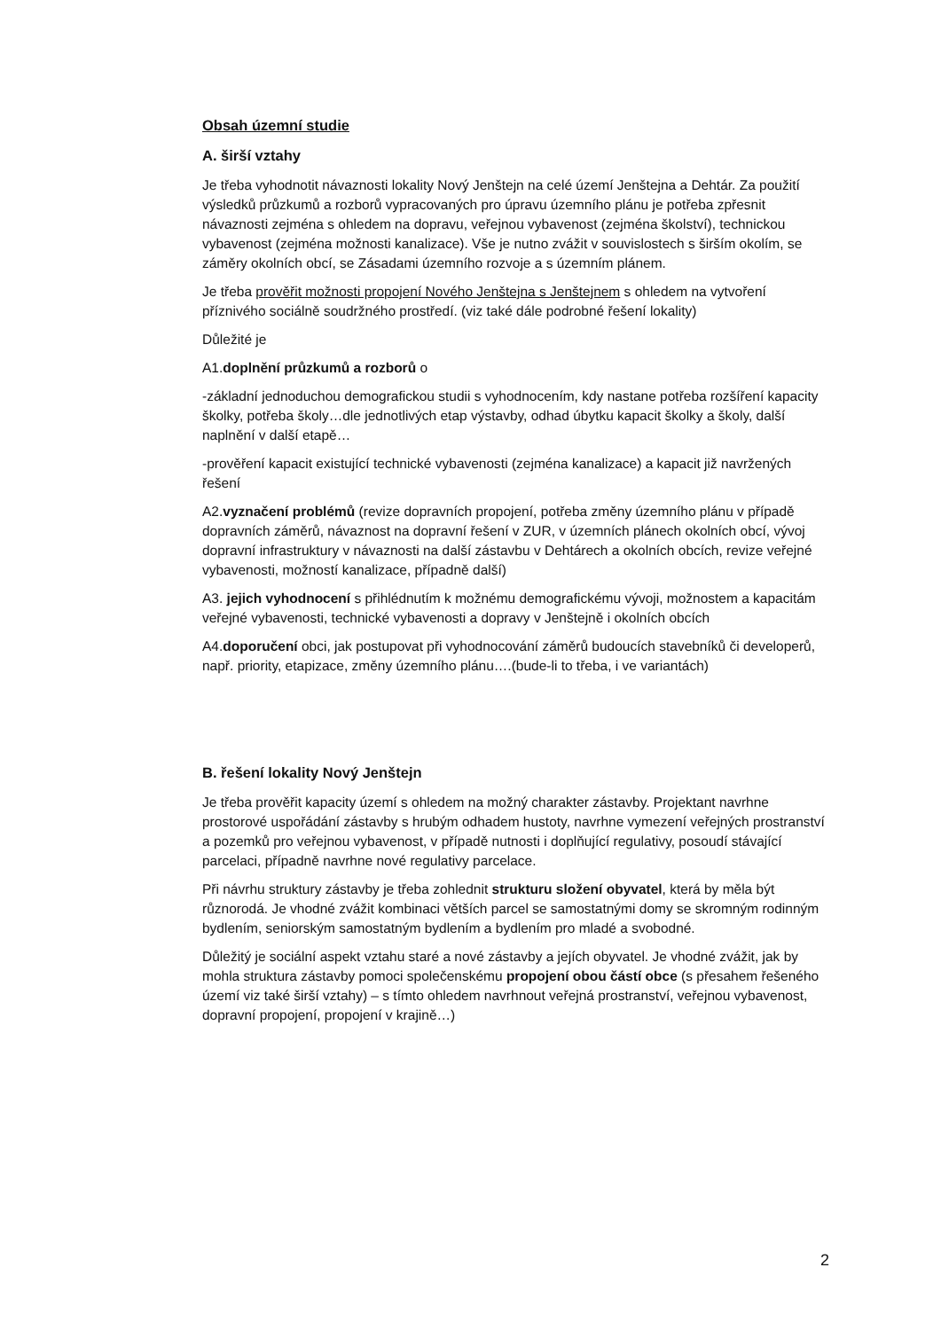Obsah územní studie
A. širší vztahy
Je třeba vyhodnotit návaznosti lokality Nový Jenštejn na celé území Jenštejna a Dehtár. Za použití výsledků průzkumů a rozborů vypracovaných pro úpravu územního plánu je potřeba zpřesnit návaznosti zejména s ohledem na dopravu, veřejnou vybavenost (zejména školství), technickou vybavenost (zejména možnosti kanalizace). Vše je nutno zvážit v souvislostech s širším okolím, se záměry okolních obcí, se Zásadami územního rozvoje a s územním plánem.
Je třeba prověřit možnosti propojení Nového Jenštejna s Jenštejnem s ohledem na vytvoření příznivého sociálně soudržného prostředí. (viz také dále podrobné řešení lokality)
Důležité je
A1.doplnění průzkumů a rozborů o
-základní jednoduchou demografickou studii s vyhodnocením, kdy nastane potřeba rozšíření kapacity školky, potřeba školy…dle jednotlivých etap výstavby, odhad úbytku kapacit školky a školy, další naplnění v další etapě…
-prověření kapacit existující technické vybavenosti (zejména kanalizace) a kapacit již navržených řešení
A2.vyznačení problémů (revize dopravních propojení, potřeba změny územního plánu v případě dopravních záměrů, návaznost na dopravní řešení v ZUR, v územních plánech okolních obcí, vývoj dopravní infrastruktury v návaznosti na další zástavbu v Dehtárech a okolních obcích, revize veřejné vybavenosti, možností kanalizace, případně další)
A3. jejich vyhodnocení s přihlédnutím k možnému demografickému vývoji, možnostem a kapacitám veřejné vybavenosti, technické vybavenosti a dopravy v Jenštejně i okolních obcích
A4.doporučení obci, jak postupovat při vyhodnocování záměrů budoucích stavebníků či developerů, např. priority, etapizace, změny územního plánu….(bude-li to třeba, i ve variantách)
B. řešení lokality Nový Jenštejn
Je třeba prověřit kapacity území s ohledem na možný charakter zástavby. Projektant navrhne prostorové uspořádání zástavby s hrubým odhadem hustoty, navrhne vymezení veřejných prostranství a pozemků pro veřejnou vybavenost, v případě nutnosti i doplňující regulativy, posoudí stávající parcelaci, případně navrhne nové regulativy parcelace.
Při návrhu struktury zástavby je třeba zohlednit strukturu složení obyvatel, která by měla být různorodá. Je vhodné zvážit kombinaci větších parcel se samostatnými domy se skromným rodinným bydlením, seniorským samostatným bydlením a bydlením pro mladé a svobodné.
Důležitý je sociální aspekt vztahu staré a nové zástavby a jejích obyvatel. Je vhodné zvážit, jak by mohla struktura zástavby pomoci společenskému propojení obou částí obce (s přesahem řešeného území viz také širší vztahy) – s tímto ohledem navrhnout veřejná prostranství, veřejnou vybavenost, dopravní propojení, propojení v krajině…)
2